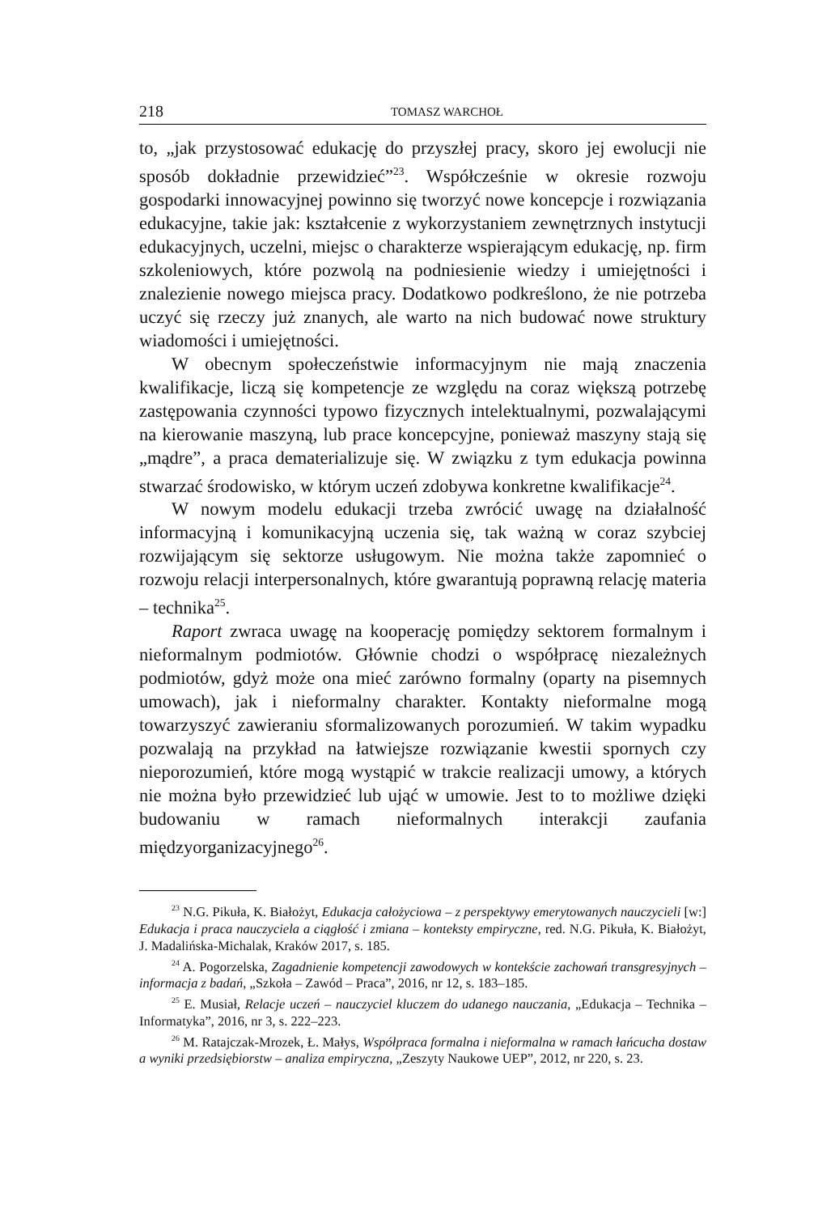218 TOMASZ WARCHOŁ
to, „jak przystosować edukację do przyszłej pracy, skoro jej ewolucji nie sposób dokładnie przewidzieć”<sup>23</sup>. Współcześnie w okresie rozwoju gospodarki innowacyjnej powinno się tworzyć nowe koncepcje i rozwiązania edukacyjne, takie jak: kształcenie z wykorzystaniem zewnętrznych instytucji edukacyjnych, uczelni, miejsc o charakterze wspierającym edukację, np. firm szkoleniowych, które pozwolą na podniesienie wiedzy i umiejętności i znalezienie nowego miejsca pracy. Dodatkowo podkreślono, że nie potrzeba uczyć się rzeczy już znanych, ale warto na nich budować nowe struktury wiadomości i umiejętności.
W obecnym społeczeństwie informacyjnym nie mają znaczenia kwalifikacje, liczą się kompetencje ze względu na coraz większą potrzebę zastępowania czynności typowo fizycznych intelektualnymi, pozwalającymi na kierowanie maszyną, lub prace koncepcyjne, ponieważ maszyny stają się „mądre”, a praca dematerializuje się. W związku z tym edukacja powinna stwarzać środowisko, w którym uczeń zdobywa konkretne kwalifikacje<sup>24</sup>.
W nowym modelu edukacji trzeba zwrócić uwagę na działalność informacyjną i komunikacyjną uczenia się, tak ważną w coraz szybciej rozwijającym się sektorze usługowym. Nie można także zapomnieć o rozwoju relacji interpersonalnych, które gwarantują poprawną relację materia – technika<sup>25</sup>.
Raport zwraca uwagę na kooperację pomiędzy sektorem formalnym i nieformalnym podmiotów. Głównie chodzi o współpracę niezależnych podmiotów, gdyż może ona mieć zarówno formalny (oparty na pisemnych umowach), jak i nieformalny charakter. Kontakty nieformalne mogą towarzyszyć zawieraniu sformalizowanych porozumień. W takim wypadku pozwalają na przykład na łatwiejsze rozwiązanie kwestii spornych czy nieporozumień, które mogą wystąpić w trakcie realizacji umowy, a których nie można było przewidzieć lub ująć w umowie. Jest to to możliwe dzięki budowaniu w ramach nieformalnych interakcji zaufania międzyorganizacyjnego<sup>26</sup>.
<sup>23</sup> N.G. Pikuła, K. Białożyt, Edukacja całożyciowa – z perspektywy emerytowanych nauczycieli [w:] Edukacja i praca nauczyciela a ciągłość i zmiana – konteksty empiryczne, red. N.G. Pikuła, K. Białożyt, J. Madalińska-Michalak, Kraków 2017, s. 185.
<sup>24</sup> A. Pogorzelska, Zagadnienie kompetencji zawodowych w kontekście zachowań transgresyjnych – informacja z badań, „Szkoła – Zawód – Praca”, 2016, nr 12, s. 183–185.
<sup>25</sup> E. Musiał, Relacje uczeń – nauczyciel kluczem do udanego nauczania, „Edukacja – Technika – Informatyka”, 2016, nr 3, s. 222–223.
<sup>26</sup> M. Ratajczak-Mrozek, Ł. Małys, Współpraca formalna i nieformalna w ramach łańcucha dostaw a wyniki przedsiębiorstw – analiza empiryczna, „Zeszyty Naukowe UEP”, 2012, nr 220, s. 23.